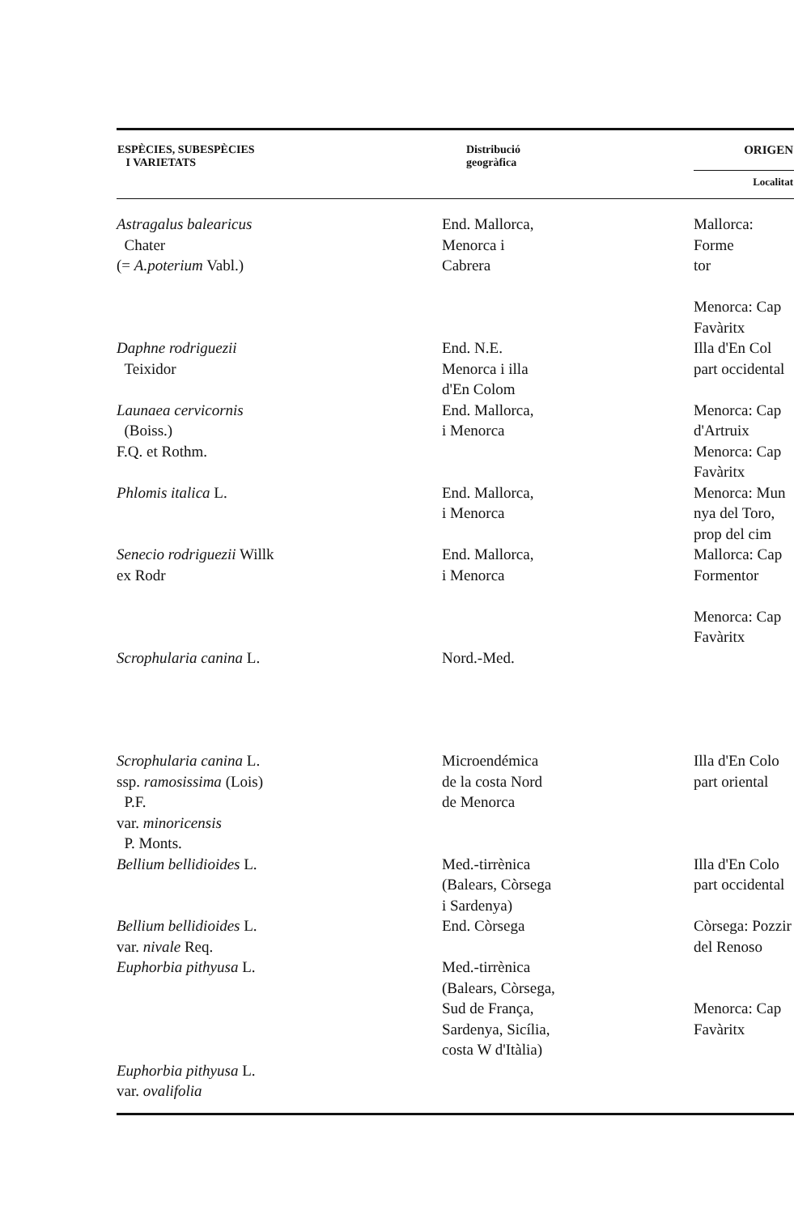| ESPÈCIES, SUBESPÈCIES I VARIETATS | Distribució geogràfica | ORIGEN |
| --- | --- | --- |
| | | Localitat |
| Astragalus balearicus Chater (= A.poterium Vabl.) | End. Mallorca, Menorca i Cabrera | Mallorca: Forme tor Menorca: Cap Favàritx |
| Daphne rodriguezii Teixidor | End. N.E. Menorca i illa d'En Colom | Illa d'En Col part occidental |
| Launaea cervicornis (Boiss.) F.Q. et Rothm. | End. Mallorca, i Menorca | Menorca: Cap d'Artruix Menorca: Cap Favàritx |
| Phlomis italica L. | End. Mallorca, i Menorca | Menorca: Mun nya del Toro, prop del cim |
| Senecio rodriguezii Willk ex Rodr | End. Mallorca, i Menorca | Mallorca: Cap Formentor Menorca: Cap Favàritx |
| Scrophularia canina L. | Nord.-Med. | |
| Scrophularia canina L. ssp. ramosissima (Lois) P.F. var. minoricensis P. Monts. | Microendémica de la costa Nord de Menorca | Illa d'En Colo part oriental |
| Bellium bellidioides L. | Med.-tirrènica (Balears, Còrsega i Sardenya) | Illa d'En Colo part occidental |
| Bellium bellidioides L. var. nivale Req. | End. Còrsega | Còrsega: Pozzir del Renoso |
| Euphorbia pithyusa L. | Med.-tirrènica (Balears, Còrsega, Sud de França, Sardenya, Sicília, costa W d'Itàlia) | Menorca: Cap Favàritx |
| Euphorbia pithyusa L. var. ovalifolia | | |